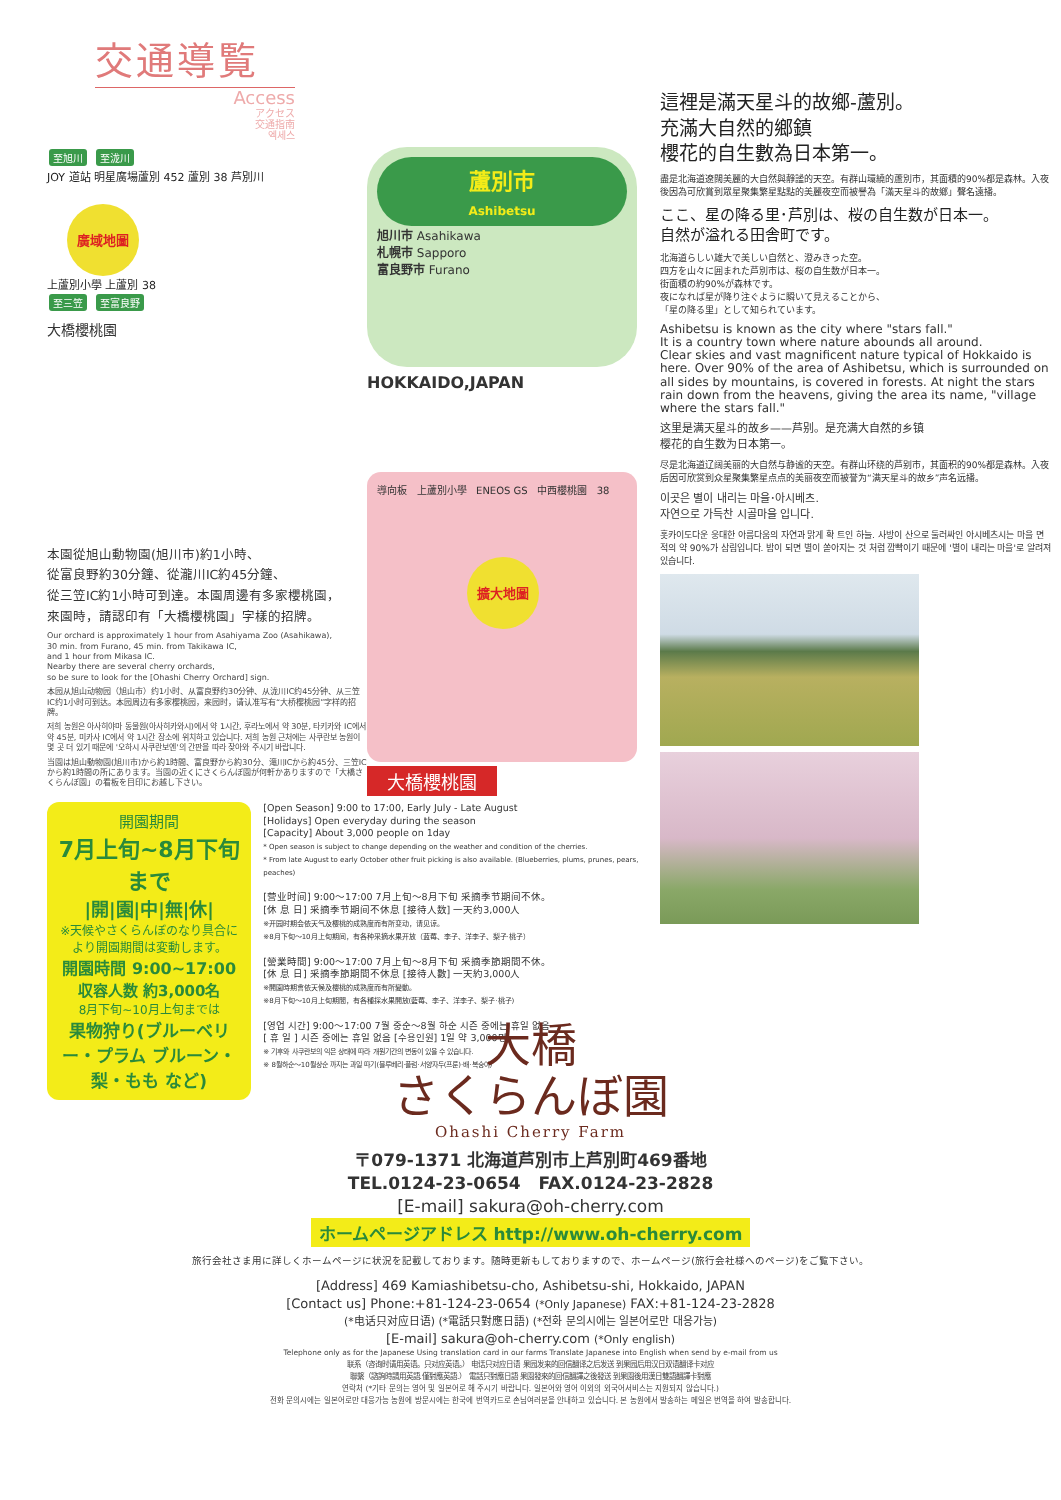交通導覧
Access
アクセス
交通指南
엑세스
至旭川 至泷川
JOY 道站 明星廣場蘆別 452 蘆別 38 芦別川
廣域地圖
上蘆別小學 上蘆別 38
至三笠 至富良野
大橋櫻桃園
蘆別市
Ashibetsu
旭川市 Asahikawa
札幌市 Sapporo
富良野市 Furano
HOKKAIDO,JAPAN
本園從旭山動物園(旭川市)約1小時、
從富良野約30分鐘、從瀧川IC約45分鐘、
從三笠IC約1小時可到達。本園周邊有多家櫻桃園，
來園時，請認印有「大橋櫻桃園」字樣的招牌。
Our orchard is approximately 1 hour from Asahiyama Zoo (Asahikawa),
30 min. from Furano, 45 min. from Takikawa IC,
and 1 hour from Mikasa IC.
Nearby there are several cherry orchards,
so be sure to look for the [Ohashi Cherry Orchard] sign.
本园从旭山动物园（旭山市）约1小时、从富良野约30分钟、从泷川IC约45分钟、从三笠IC约1小时可到达。本园周边有多家樱桃园，来园时，请认准写有“大桥樱桃园”字样的招牌。
저희 농원은 아사히야마 동물원(아사히카와시)에서 약 1시간, 후라노에서 약 30분, 타키카와 IC에서 약 45분, 미카사 IC에서 약 1시간 장소에 위치하고 있습니다. 저희 농원 근처에는 사쿠란보 농원이 몇 곳 더 있기 때문에 '오하시 사쿠란보엔'의 간판을 따라 찾아와 주시기 바랍니다.
当園は旭山動物園(旭川市)から約1時間、富良野から約30分、滝川ICから約45分、三笠ICから約1時間の所にあります。当園の近くにさくらんぼ園が何軒かありますので「大橋さくらんぼ園」の看板を目印にお越し下さい。
導向板 上蘆別小學 ENEOS GS 中西櫻桃園 38
擴大地圖
大橋櫻桃園
開園期間
7月上旬~8月下旬まで
|開|園|中|無|休|
※天候やさくらんぼのなり具合により開園期間は変動します。
開園時間 9:00~17:00
収容人数 約3,000名
8月下旬~10月上旬までは
果物狩り(ブルーベリー・プラム ブルーン・梨・もも など)
[Open Season] 9:00 to 17:00, Early July - Late August
[Holidays] Open everyday during the season
[Capacity] About 3,000 people on 1day
* Open season is subject to change depending on the weather and condition of the cherries.
* From late August to early October other fruit picking is also available. (Blueberries, plums, prunes, pears, peaches)
[营业时间] 9:00～17:00 7月上旬～8月下旬 采摘季节期间不休。
[休 息 日] 采摘季节期间不休息 [接待人数] 一天约3,000人
※开园时期会依天气及樱桃的成熟度而有所变动，请见谅。
※8月下旬～10月上旬期间，有各种采摘水果开放（蓝莓、李子、洋李子、梨子·桃子）
[營業時間] 9:00～17:00 7月上旬～8月下旬 采摘季節期間不休。
[休 息 日] 采摘季節期間不休息 [接待人數] 一天約3,000人
※開園時期會依天候及櫻桃的成熟度而有所變動。
※8月下旬～10月上旬期間，有各種採水果開放(藍莓、李子、洋李子、梨子·桃子)
[영업 시간] 9:00～17:00 7월 중순～8월 하순 시즌 중에는 휴일 없음
[ 휴 일 ] 시즌 중에는 휴일 없음 [수용인원] 1일 약 3,000명
※ 기후와 사쿠란보의 익은 상태에 따라 개원기간의 변동이 있을 수 있습니다.
※ 8월하순～10월상순 까지는 과일 따기(블루베리·플럼·서양자두(프룬)·배·복숭아)
這裡是滿天星斗的故鄉-蘆別。
充滿大自然的鄉鎮
櫻花的自生數為日本第一。
盡是北海道遼闊美麗的大自然與靜謐的天空。有群山環繞的蘆別市，其面積的90%都是森林。入夜後因為可欣賞到眾星聚集繁星點點的美麗夜空而被譽為「滿天星斗的故鄉」聲名遠播。
ここ、星の降る里･芦別は、桜の自生数が日本一。
自然が溢れる田舎町です。
北海道らしい雄大で美しい自然と、澄みきった空。
四方を山々に囲まれた芦別市は、桜の自生数が日本一。
街面積の約90%が森林です。
夜になれば星が降り注ぐように瞬いて見えることから、
「星の降る里」として知られています。
Ashibetsu is known as the city where "stars fall."
It is a country town where nature abounds all around.
Clear skies and vast magnificent nature typical of Hokkaido is here. Over 90% of the area of Ashibetsu, which is surrounded on all sides by mountains, is covered in forests. At night the stars rain down from the heavens, giving the area its name, "village where the stars fall."
这里是满天星斗的故乡——芦别。是充满大自然的乡镇
樱花的自生数为日本第一。
尽是北海道辽阔美丽的大自然与静谧的天空。有群山环绕的芦别市，其面积的90%都是森林。入夜后因可欣赏到众星聚集繁星点点的美丽夜空而被誉为“满天星斗的故乡”声名远播。
이곳은 별이 내리는 마을･아시베츠.
자연으로 가득찬 시골마을 입니다.
홋카이도다운 웅대한 아름다움의 자연과 맑게 확 트인 하늘. 사방이 산으로 둘러싸인 아시베츠시는 마을 면적의 약 90%가 삼림입니다. 밤이 되면 별이 쏟아지는 것 처럼 깜빡이기 때문에 '별이 내리는 마을'로 알려져 있습니다.
大橋
さくらんぼ園
Ohashi Cherry Farm
〒079-1371 北海道芦別市上芦別町469番地
TEL.0124-23-0654 FAX.0124-23-2828
[E-mail] sakura@oh-cherry.com
ホームページアドレス http://www.oh-cherry.com
旅行会社さま用に詳しくホームページに状況を記載しております。随時更新もしておりますので、ホームページ(旅行会社様へのページ)をご覧下さい。
[Address] 469 Kamiashibetsu-cho, Ashibetsu-shi, Hokkaido, JAPAN
[Contact us] Phone:+81-124-23-0654 (*Only Japanese) FAX:+81-124-23-2828
(*电话只对应日语) (*電話只對應日語) (*전화 문의시에는 일본어로만 대응가능)
[E-mail] sakura@oh-cherry.com (*Only english)
Telephone only as for the Japanese Using translation card in our farms Translate Japanese into English when send by e-mail from us
联系（咨询时请用英语。只对应英语。） 电话只对应日语 果园发来的回信翻译之后发送 到果园后用汉日双语翻译卡对应
聯繫（諮詢時請用英語.僅對應英語.） 電話只對應日語 果園發來的回信翻譯之後發送 到果園後用漢日雙語翻譯卡對應
연락처 (*기타 문의는 영어 및 일본어로 해 주시기 바랍니다. 일본어와 영어 이외의 외국어서비스는 지원되지 않습니다.)
전화 문의시에는 일본어로만 대응가능 농원에 방문시에는 한국에 번역카드로 손님여러분을 안내하고 있습니다. 본 농원에서 발송하는 메일은 번역을 하여 발송합니다.